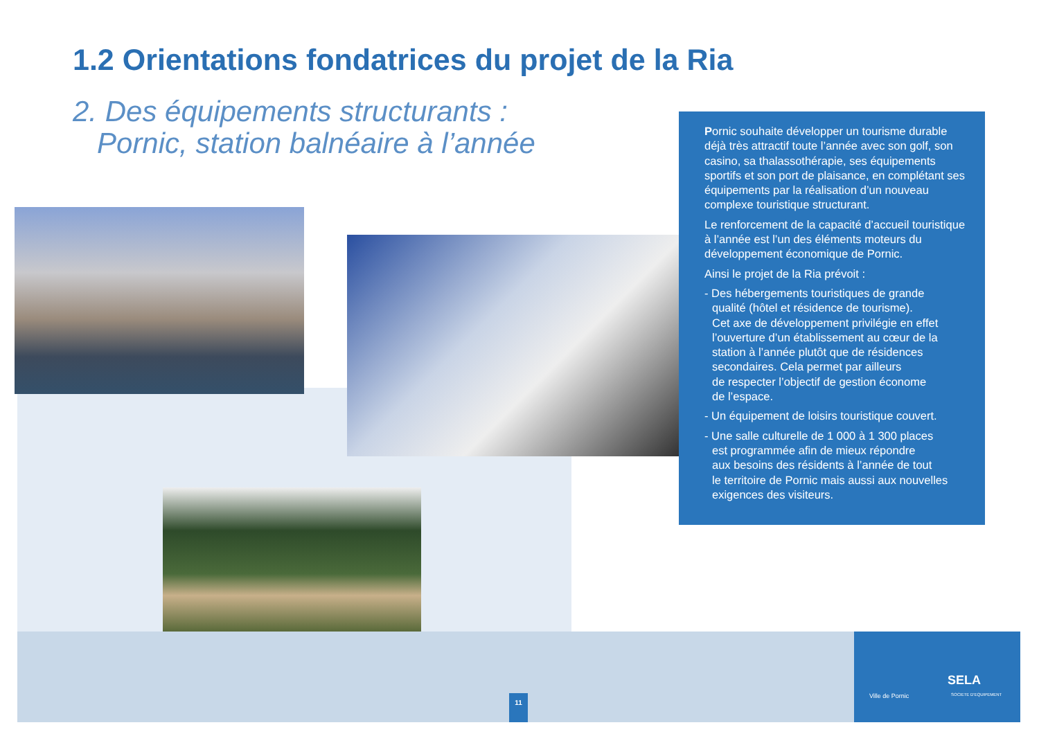1.2 Orientations fondatrices du projet de la Ria
2. Des équipements structurants :
Pornic, station balnéaire à l’année
Pornic souhaite développer un tourisme durable déjà très attractif toute l’année avec son golf, son casino, sa thalassothérapie, ses équipements sportifs et son port de plaisance, en complétant ses équipements par la réalisation d’un nouveau complexe touristique structurant.
Le renforcement de la capacité d’accueil touristique à l’année est l’un des éléments moteurs du développement économique de Pornic.
Ainsi le projet de la Ria prévoit :
- Des hébergements touristiques de grande
qualité (hôtel et résidence de tourisme).
Cet axe de développement privilégie en effet
l’ouverture d’un établissement au cœur de la
station à l’année plutôt que de résidences
secondaires. Cela permet par ailleurs
de respecter l’objectif de gestion économe
de l’espace.
- Un équipement de loisirs touristique couvert.
- Une salle culturelle de 1 000 à 1 300 places
est programmée afin de mieux répondre
aux besoins des résidents à l’année de tout
le territoire de Pornic mais aussi aux nouvelles
exigences des visiteurs.
11
Ville de Pornic
SELA
SOCIETE D'EQUIPEMENT